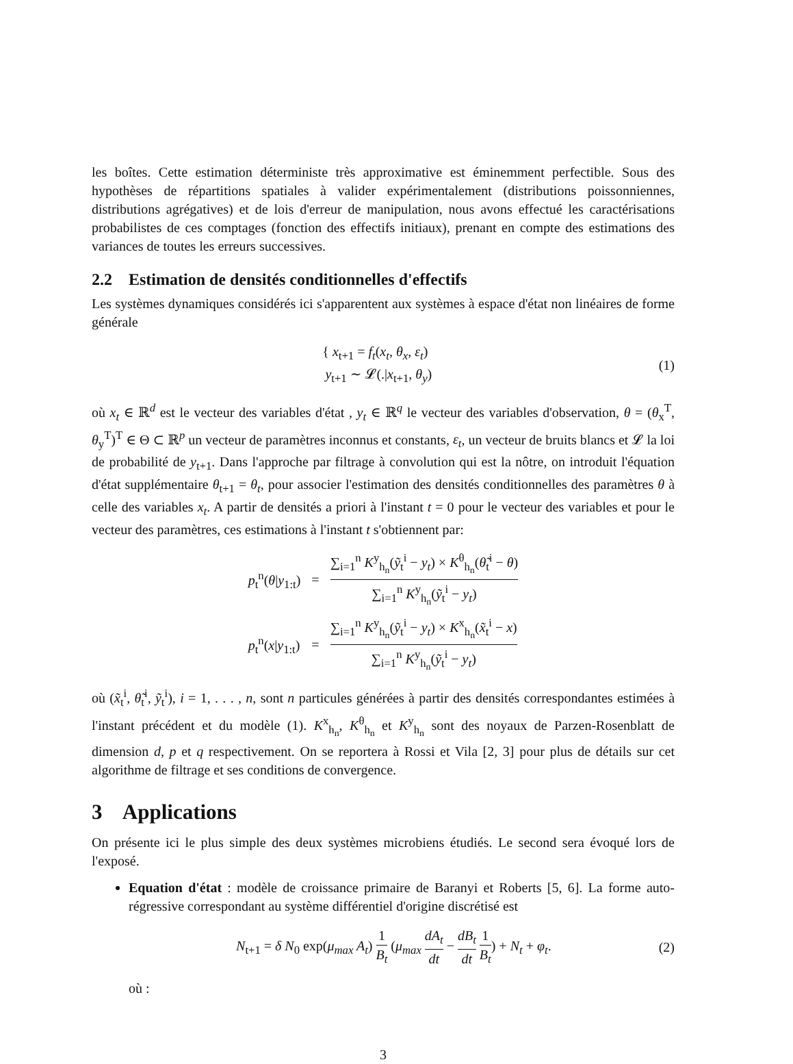les boîtes. Cette estimation déterministe très approximative est éminemment perfectible. Sous des hypothèses de répartitions spatiales à valider expérimentalement (distributions poissonniennes, distributions agrégatives) et de lois d'erreur de manipulation, nous avons effectué les caractérisations probabilistes de ces comptages (fonction des effectifs initiaux), prenant en compte des estimations des variances de toutes les erreurs successives.
2.2 Estimation de densités conditionnelles d'effectifs
Les systèmes dynamiques considérés ici s'apparentent aux systèmes à espace d'état non linéaires de forme générale
{ x<sub>t+1</sub> = f<sub>t</sub>(x<sub>t</sub>, θ<sub>x</sub>, ε<sub>t</sub>)
y<sub>t+1</sub> ∼ 𝓛(.|x<sub>t+1</sub>, θ<sub>y</sub>)
(1)
où x<sub>t</sub> ∈ ℝ<sup>d</sup> est le vecteur des variables d'état , y<sub>t</sub> ∈ ℝ<sup>q</sup> le vecteur des variables d'observation, θ = (θ<sub>x</sub><sup>T</sup>, θ<sub>y</sub><sup>T</sup>)<sup>T</sup> ∈ Θ ⊂ ℝ<sup>p</sup> un vecteur de paramètres inconnus et constants, ε<sub>t</sub>, un vecteur de bruits blancs et 𝓛 la loi de probabilité de y<sub>t+1</sub>. Dans l'approche par filtrage à convolution qui est la nôtre, on introduit l'équation d'état supplémentaire θ<sub>t+1</sub> = θ<sub>t</sub>, pour associer l'estimation des densités conditionnelles des paramètres θ à celle des variables x<sub>t</sub>. A partir de densités a priori à l'instant t = 0 pour le vecteur des variables et pour le vecteur des paramètres, ces estimations à l'instant t s'obtiennent par:
| p<sub>t</sub><sup>n</sup>( θ / y<sub>1:t</sub>) | = | ∑<sub>i=1</sub><sup>n</sup> K<sup>y</sup><sub>h<sub>n</sub></sub>( ỹ<sub>t</sub><sup>i</sup> − y<sub>t</sub> ) × K<sup>θ</sup><sub>h<sub>n</sub></sub>( θ̃<sub>t</sub><sup>i</sup> − θ ) ∑<sub>i=1</sub><sup>n</sup> K<sup>y</sup><sub>h<sub>n</sub></sub>( ỹ<sub>t</sub><sup>i</sup> − y<sub>t</sub> ) |
| p<sub>t</sub><sup>n</sup>( x / y<sub>1:t</sub>) | = | ∑<sub>i=1</sub><sup>n</sup> K<sup>y</sup><sub>h<sub>n</sub></sub>( ỹ<sub>t</sub><sup>i</sup> − y<sub>t</sub> ) × K<sup>x</sup><sub>h<sub>n</sub></sub>( x̃<sub>t</sub><sup>i</sup> − x ) ∑<sub>i=1</sub><sup>n</sup> K<sup>y</sup><sub>h<sub>n</sub></sub>( ỹ<sub>t</sub><sup>i</sup> − y<sub>t</sub> ) |
où (x̃<sub>t</sub><sup>i</sup>, θ̃<sub>t</sub><sup>i</sup>, ỹ<sub>t</sub><sup>i</sup>), i = 1, . . . , n, sont n particules générées à partir des densités correspondantes estimées à l'instant précédent et du modèle (1). K<sup>x</sup><sub>h<sub>n</sub></sub>, K<sup>θ</sup><sub>h<sub>n</sub></sub> et K<sup>y</sup><sub>h<sub>n</sub></sub> sont des noyaux de Parzen-Rosenblatt de dimension d, p et q respectivement. On se reportera à Rossi et Vila [2, 3] pour plus de détails sur cet algorithme de filtrage et ses conditions de convergence.
3 Applications
On présente ici le plus simple des deux systèmes microbiens étudiés. Le second sera évoqué lors de l'exposé.
Equation d'état : modèle de croissance primaire de Baranyi et Roberts [5, 6]. La forme auto-régressive correspondant au système différentiel d'origine discrétisé est
N<sub>t+1</sub> = δ N<sub>0</sub> exp(μ<sub>max</sub> A<sub>t</sub>)
1 B<sub>t</sub>
(μ<sub>max</sub>
dA<sub>t</sub> dt
−
dB<sub>t</sub> dt 1 B<sub>t</sub>
) + N<sub>t</sub> + φ<sub>t</sub>.
(2)
où :
3